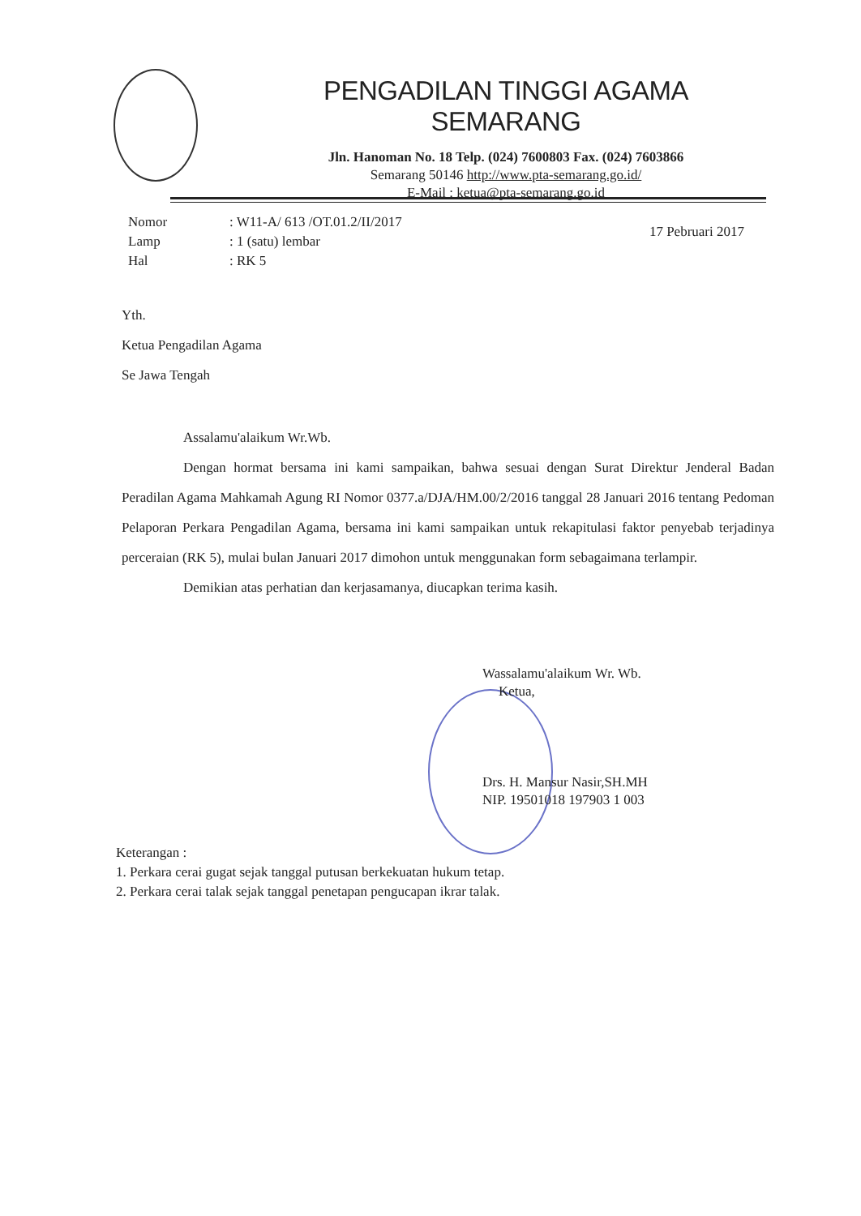PENGADILAN TINGGI AGAMA SEMARANG
Jln. Hanoman No. 18 Telp. (024) 7600803 Fax. (024) 7603866
Semarang 50146 http://www.pta-semarang.go.id/
E-Mail : ketua@pta-semarang.go.id
| Nomor | : W11-A/ 613 /OT.01.2/II/2017 |
| Lamp | : 1 (satu) lembar |
| Hal | : RK 5 |
17 Pebruari 2017
Yth.
Ketua Pengadilan Agama
Se Jawa Tengah
Assalamu'alaikum Wr.Wb.
Dengan hormat bersama ini kami sampaikan, bahwa sesuai dengan Surat Direktur Jenderal Badan Peradilan Agama Mahkamah Agung RI Nomor 0377.a/DJA/HM.00/2/2016 tanggal 28 Januari 2016 tentang Pedoman Pelaporan Perkara Pengadilan Agama, bersama ini kami sampaikan untuk rekapitulasi faktor penyebab terjadinya perceraian (RK 5), mulai bulan Januari 2017 dimohon untuk menggunakan form sebagaimana terlampir.
Demikian atas perhatian dan kerjasamanya, diucapkan terima kasih.
Wassalamu'alaikum Wr. Wb.
Ketua,
Drs. H. Mansur Nasir,SH.MH
NIP. 19501018 197903 1 003
Keterangan :
1. Perkara cerai gugat sejak tanggal putusan berkekuatan hukum tetap.
2. Perkara cerai talak sejak tanggal penetapan pengucapan ikrar talak.